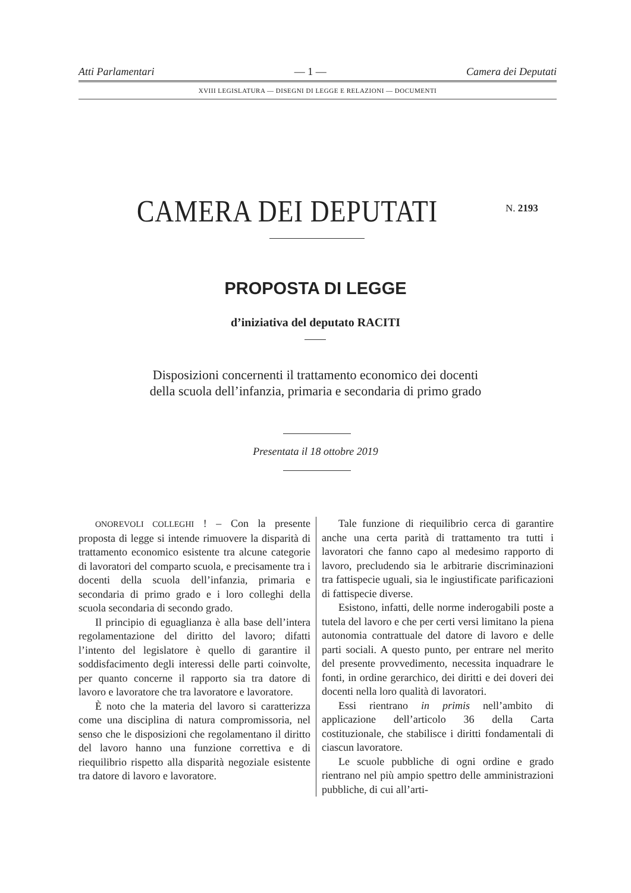Atti Parlamentari — 1 — Camera dei Deputati
XVIII LEGISLATURA — DISEGNI DI LEGGE E RELAZIONI — DOCUMENTI
CAMERA DEI DEPUTATI N. 2193
PROPOSTA DI LEGGE
d’iniziativa del deputato RACITI
Disposizioni concernenti il trattamento economico dei docenti
della scuola dell’infanzia, primaria e secondaria di primo grado
Presentata il 18 ottobre 2019
ONOREVOLI COLLEGHI ! – Con la presente proposta di legge si intende rimuovere la disparità di trattamento economico esistente tra alcune categorie di lavoratori del comparto scuola, e precisamente tra i docenti della scuola dell’infanzia, primaria e secondaria di primo grado e i loro colleghi della scuola secondaria di secondo grado.
Il principio di eguaglianza è alla base dell’intera regolamentazione del diritto del lavoro; difatti l’intento del legislatore è quello di garantire il soddisfacimento degli interessi delle parti coinvolte, per quanto concerne il rapporto sia tra datore di lavoro e lavoratore che tra lavoratore e lavoratore.
È noto che la materia del lavoro si caratterizza come una disciplina di natura compromissoria, nel senso che le disposizioni che regolamentano il diritto del lavoro hanno una funzione correttiva e di riequilibrio rispetto alla disparità negoziale esistente tra datore di lavoro e lavoratore.
Tale funzione di riequilibrio cerca di garantire anche una certa parità di trattamento tra tutti i lavoratori che fanno capo al medesimo rapporto di lavoro, precludendo sia le arbitrarie discriminazioni tra fattispecie uguali, sia le ingiustificate parificazioni di fattispecie diverse.
Esistono, infatti, delle norme inderogabili poste a tutela del lavoro e che per certi versi limitano la piena autonomia contrattuale del datore di lavoro e delle parti sociali. A questo punto, per entrare nel merito del presente provvedimento, necessita inquadrare le fonti, in ordine gerarchico, dei diritti e dei doveri dei docenti nella loro qualità di lavoratori.
Essi rientrano in primis nell’ambito di applicazione dell’articolo 36 della Carta costituzionale, che stabilisce i diritti fondamentali di ciascun lavoratore.
Le scuole pubbliche di ogni ordine e grado rientrano nel più ampio spettro delle amministrazioni pubbliche, di cui all’arti-